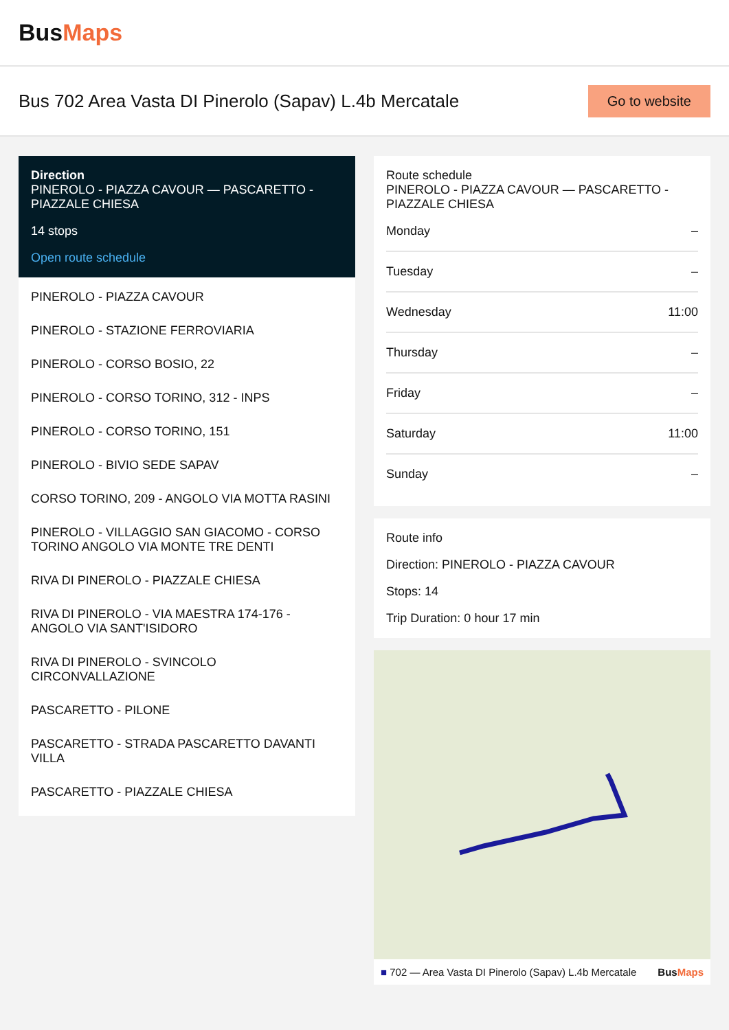BusMaps
Bus 702 Area Vasta DI Pinerolo (Sapav) L.4b Mercatale
Go to website
Direction
PINEROLO - PIAZZA CAVOUR — PASCARETTO - PIAZZALE CHIESA
14 stops
Open route schedule
PINEROLO - PIAZZA CAVOUR
PINEROLO - STAZIONE FERROVIARIA
PINEROLO - CORSO BOSIO, 22
PINEROLO - CORSO TORINO, 312 - INPS
PINEROLO - CORSO TORINO, 151
PINEROLO - BIVIO SEDE SAPAV
CORSO TORINO, 209 - ANGOLO VIA MOTTA RASINI
PINEROLO - VILLAGGIO SAN GIACOMO - CORSO TORINO ANGOLO VIA MONTE TRE DENTI
RIVA DI PINEROLO - PIAZZALE CHIESA
RIVA DI PINEROLO - VIA MAESTRA 174-176 - ANGOLO VIA SANT'ISIDORO
RIVA DI PINEROLO - SVINCOLO CIRCONVALLAZIONE
PASCARETTO - PILONE
PASCARETTO - STRADA PASCARETTO DAVANTI VILLA
PASCARETTO - PIAZZALE CHIESA
Route schedule
PINEROLO - PIAZZA CAVOUR — PASCARETTO - PIAZZALE CHIESA
Monday –
Tuesday –
Wednesday 11:00
Thursday –
Friday –
Saturday 11:00
Sunday –
Route info
Direction: PINEROLO - PIAZZA CAVOUR
Stops: 14
Trip Duration: 0 hour 17 min
■ 702 — Area Vasta DI Pinerolo (Sapav) L.4b Mercatale BusMaps